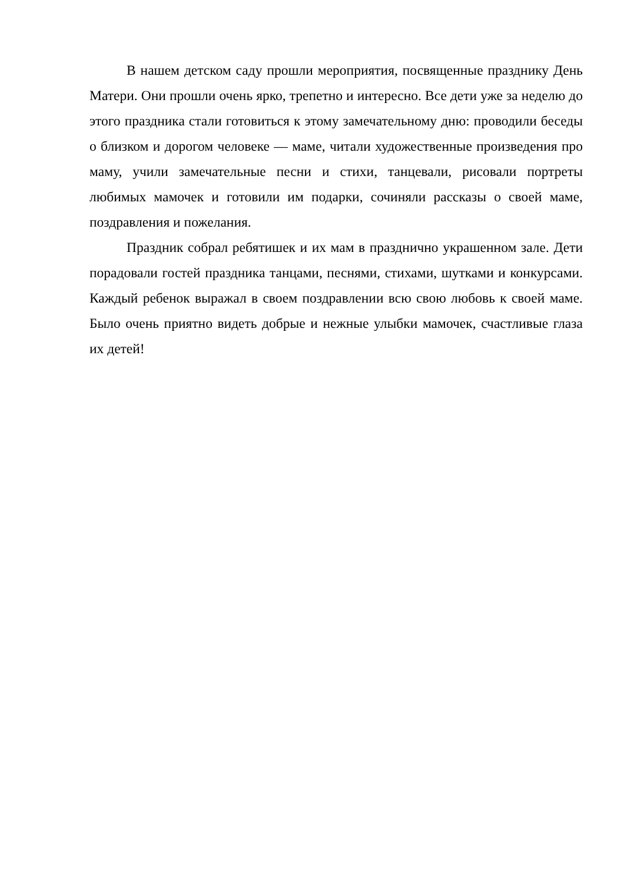В нашем детском саду прошли мероприятия, посвященные празднику День Матери. Они прошли очень ярко, трепетно и интересно. Все дети уже за неделю до этого праздника стали готовиться к этому замечательному дню: проводили беседы о близком и дорогом человеке — маме, читали художественные произведения про маму, учили замечательные песни и стихи, танцевали, рисовали портреты любимых мамочек и готовили им подарки, сочиняли рассказы о своей маме, поздравления и пожелания.
Праздник собрал ребятишек и их мам в празднично украшенном зале. Дети порадовали гостей праздника танцами, песнями, стихами, шутками и конкурсами. Каждый ребенок выражал в своем поздравлении всю свою любовь к своей маме. Было очень приятно видеть добрые и нежные улыбки мамочек, счастливые глаза их детей!